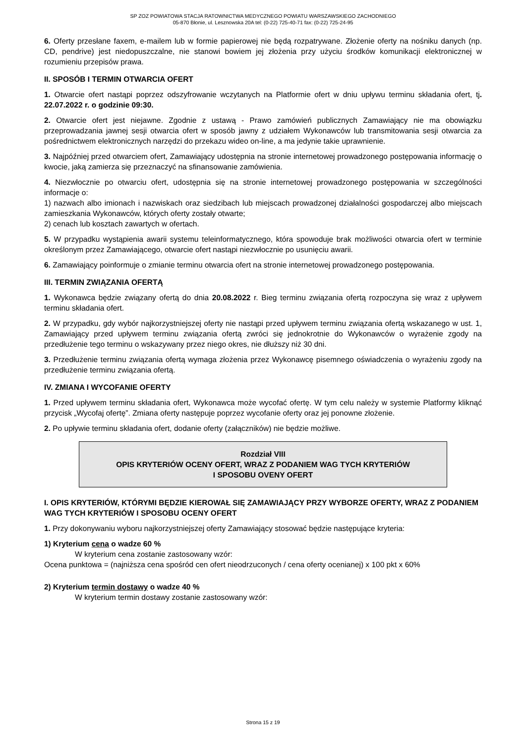SP ZOZ POWIATOWA STACJA RATOWNICTWA MEDYCZNEGO POWIATU WARSZAWSKIEGO ZACHODNIEGO
05-870 Błonie, ul. Lesznowska 20A tel: (0-22) 725-40-71 fax: (0-22) 725-24-95
6. Oferty przesłane faxem, e-mailem lub w formie papierowej nie będą rozpatrywane. Złożenie oferty na nośniku danych (np. CD, pendrive) jest niedopuszczalne, nie stanowi bowiem jej złożenia przy użyciu środków komunikacji elektronicznej w rozumieniu przepisów prawa.
II. SPOSÓB I TERMIN OTWARCIA OFERT
1. Otwarcie ofert nastąpi poprzez odszyfrowanie wczytanych na Platformie ofert w dniu upływu terminu składania ofert, tj. 22.07.2022 r. o godzinie 09:30.
2. Otwarcie ofert jest niejawne. Zgodnie z ustawą - Prawo zamówień publicznych Zamawiający nie ma obowiązku przeprowadzania jawnej sesji otwarcia ofert w sposób jawny z udziałem Wykonawców lub transmitowania sesji otwarcia za pośrednictwem elektronicznych narzędzi do przekazu wideo on-line, a ma jedynie takie uprawnienie.
3. Najpóźniej przed otwarciem ofert, Zamawiający udostępnia na stronie internetowej prowadzonego postępowania informację o kwocie, jaką zamierza się przeznaczyć na sfinansowanie zamówienia.
4. Niezwłocznie po otwarciu ofert, udostępnia się na stronie internetowej prowadzonego postępowania w szczególności informacje o:
1) nazwach albo imionach i nazwiskach oraz siedzibach lub miejscach prowadzonej działalności gospodarczej albo miejscach zamieszkania Wykonawców, których oferty zostały otwarte;
2) cenach lub kosztach zawartych w ofertach.
5. W przypadku wystąpienia awarii systemu teleinformatycznego, która spowoduje brak możliwości otwarcia ofert w terminie określonym przez Zamawiającego, otwarcie ofert nastąpi niezwłocznie po usunięciu awarii.
6. Zamawiający poinformuje o zmianie terminu otwarcia ofert na stronie internetowej prowadzonego postępowania.
III. TERMIN ZWIĄZANIA OFERTĄ
1. Wykonawca będzie związany ofertą do dnia 20.08.2022 r. Bieg terminu związania ofertą rozpoczyna się wraz z upływem terminu składania ofert.
2. W przypadku, gdy wybór najkorzystniejszej oferty nie nastąpi przed upływem terminu związania ofertą wskazanego w ust. 1, Zamawiający przed upływem terminu związania ofertą zwróci się jednokrotnie do Wykonawców o wyrażenie zgody na przedłużenie tego terminu o wskazywany przez niego okres, nie dłuższy niż 30 dni.
3. Przedłużenie terminu związania ofertą wymaga złożenia przez Wykonawcę pisemnego oświadczenia o wyrażeniu zgody na przedłużenie terminu związania ofertą.
IV. ZMIANA I WYCOFANIE OFERTY
1. Przed upływem terminu składania ofert, Wykonawca może wycofać ofertę. W tym celu należy w systemie Platformy kliknąć przycisk „Wycofaj ofertę”. Zmiana oferty następuje poprzez wycofanie oferty oraz jej ponowne złożenie.
2. Po upływie terminu składania ofert, dodanie oferty (załączników) nie będzie możliwe.
Rozdział VIII
OPIS KRYTERIÓW OCENY OFERT, WRAZ Z PODANIEM WAG TYCH KRYTERIÓW
I SPOSOBU OVENY OFERT
I. OPIS KRYTERIÓW, KTÓRYMI BĘDZIE KIEROWAŁ SIĘ ZAMAWIAJĄCY PRZY WYBORZE OFERTY, WRAZ Z PODANIEM WAG TYCH KRYTERIÓW I SPOSOBU OCENY OFERT
1. Przy dokonywaniu wyboru najkorzystniejszej oferty Zamawiający stosować będzie następujące kryteria:
1) Kryterium cena o wadze 60 %
W kryterium cena zostanie zastosowany wzór:
Ocena punktowa = (najniższa cena spośród cen ofert nieodrzuconych / cena oferty ocenianej) x 100 pkt x 60%
2) Kryterium termin dostawy o wadze 40 %
W kryterium termin dostawy zostanie zastosowany wzór:
Strona 15 z 19